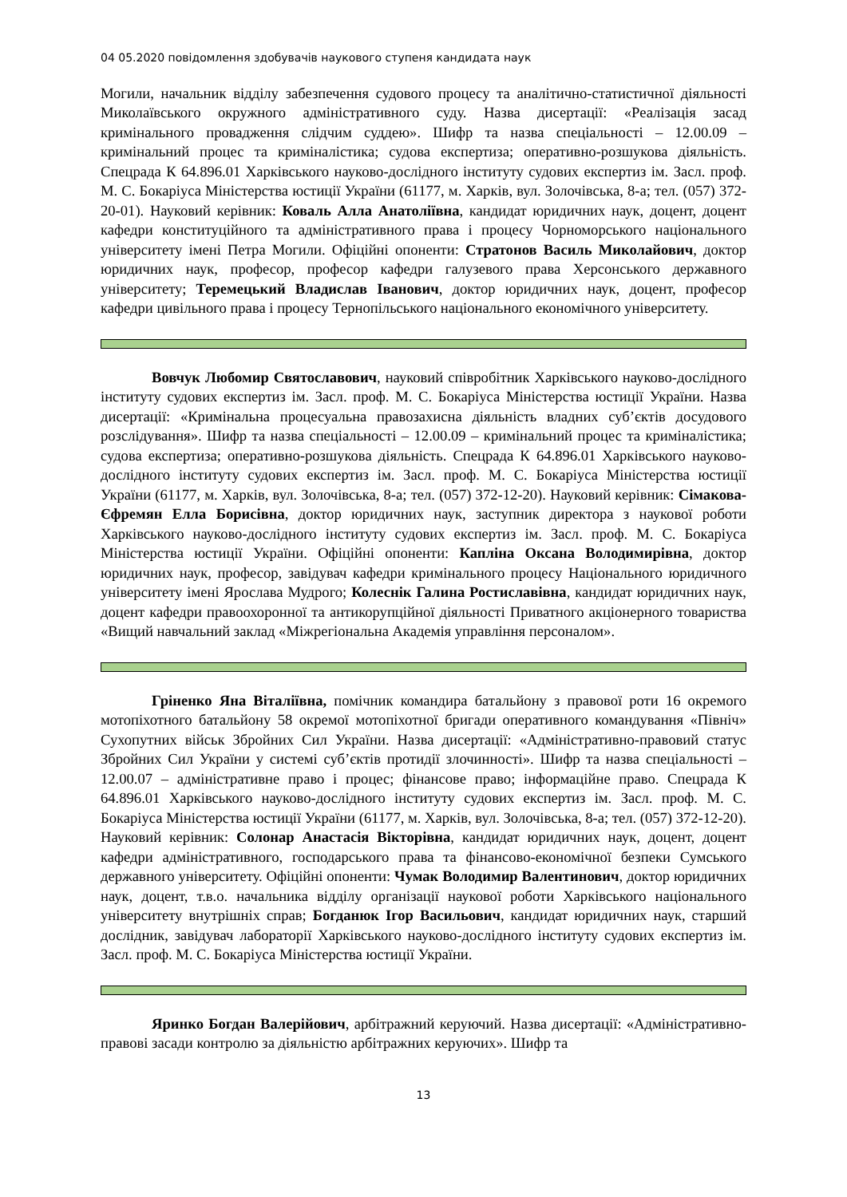04 05.2020 повідомлення здобувачів наукового ступеня кандидата наук
Могили, начальник відділу забезпечення судового процесу та аналітично-статистичної діяльності Миколаївського окружного адміністративного суду. Назва дисертації: «Реалізація засад кримінального провадження слідчим суддею». Шифр та назва спеціальності – 12.00.09 – кримінальний процес та криміналістика; судова експертиза; оперативно-розшукова діяльність. Спецрада К 64.896.01 Харківського науково-дослідного інституту судових експертиз ім. Засл. проф. М. С. Бокаріуса Міністерства юстиції України (61177, м. Харків, вул. Золочівська, 8-а; тел. (057) 372-20-01). Науковий керівник: Коваль Алла Анатоліївна, кандидат юридичних наук, доцент, доцент кафедри конституційного та адміністративного права і процесу Чорноморського національного університету імені Петра Могили. Офіційні опоненти: Стратонов Василь Миколайович, доктор юридичних наук, професор, професор кафедри галузевого права Херсонського державного університету; Теремецький Владислав Іванович, доктор юридичних наук, доцент, професор кафедри цивільного права і процесу Тернопільського національного економічного університету.
Вовчук Любомир Святославович, науковий співробітник Харківського науково-дослідного інституту судових експертиз ім. Засл. проф. М. С. Бокаріуса Міністерства юстиції України. Назва дисертації: «Кримінальна процесуальна правозахисна діяльність владних суб’єктів досудового розслідування». Шифр та назва спеціальності – 12.00.09 – кримінальний процес та криміналістика; судова експертиза; оперативно-розшукова діяльність. Спецрада К 64.896.01 Харківського науково-дослідного інституту судових експертиз ім. Засл. проф. М. С. Бокаріуса Міністерства юстиції України (61177, м. Харків, вул. Золочівська, 8-а; тел. (057) 372-12-20). Науковий керівник: Сімакова-Єфремян Елла Борисівна, доктор юридичних наук, заступник директора з наукової роботи Харківського науково-дослідного інституту судових експертиз ім. Засл. проф. М. С. Бокаріуса Міністерства юстиції України. Офіційні опоненти: Капліна Оксана Володимирівна, доктор юридичних наук, професор, завідувач кафедри кримінального процесу Національного юридичного університету імені Ярослава Мудрого; Колеснік Галина Ростиславівна, кандидат юридичних наук, доцент кафедри правоохоронної та антикорупційної діяльності Приватного акціонерного товариства «Вищий навчальний заклад «Міжрегіональна Академія управління персоналом».
Гріненко Яна Віталіївна, помічник командира батальйону з правової роти 16 окремого мотопіхотного батальйону 58 окремої мотопіхотної бригади оперативного командування «Північ» Сухопутних військ Збройних Сил України. Назва дисертації: «Адміністративно-правовий статус Збройних Сил України у системі суб’єктів протидії злочинності». Шифр та назва спеціальності – 12.00.07 – адміністративне право і процес; фінансове право; інформаційне право. Спецрада К 64.896.01 Харківського науково-дослідного інституту судових експертиз ім. Засл. проф. М. С. Бокаріуса Міністерства юстиції України (61177, м. Харків, вул. Золочівська, 8-а; тел. (057) 372-12-20). Науковий керівник: Солонар Анастасія Вікторівна, кандидат юридичних наук, доцент, доцент кафедри адміністративного, господарського права та фінансово-економічної безпеки Сумського державного університету. Офіційні опоненти: Чумак Володимир Валентинович, доктор юридичних наук, доцент, т.в.о. начальника відділу організації наукової роботи Харківського національного університету внутрішніх справ; Богданюк Ігор Васильович, кандидат юридичних наук, старший дослідник, завідувач лабораторії Харківського науково-дослідного інституту судових експертиз ім. Засл. проф. М. С. Бокаріуса Міністерства юстиції України.
Яринко Богдан Валерійович, арбітражний керуючий. Назва дисертації: «Адміністративно-правові засади контролю за діяльністю арбітражних керуючих». Шифр та
13